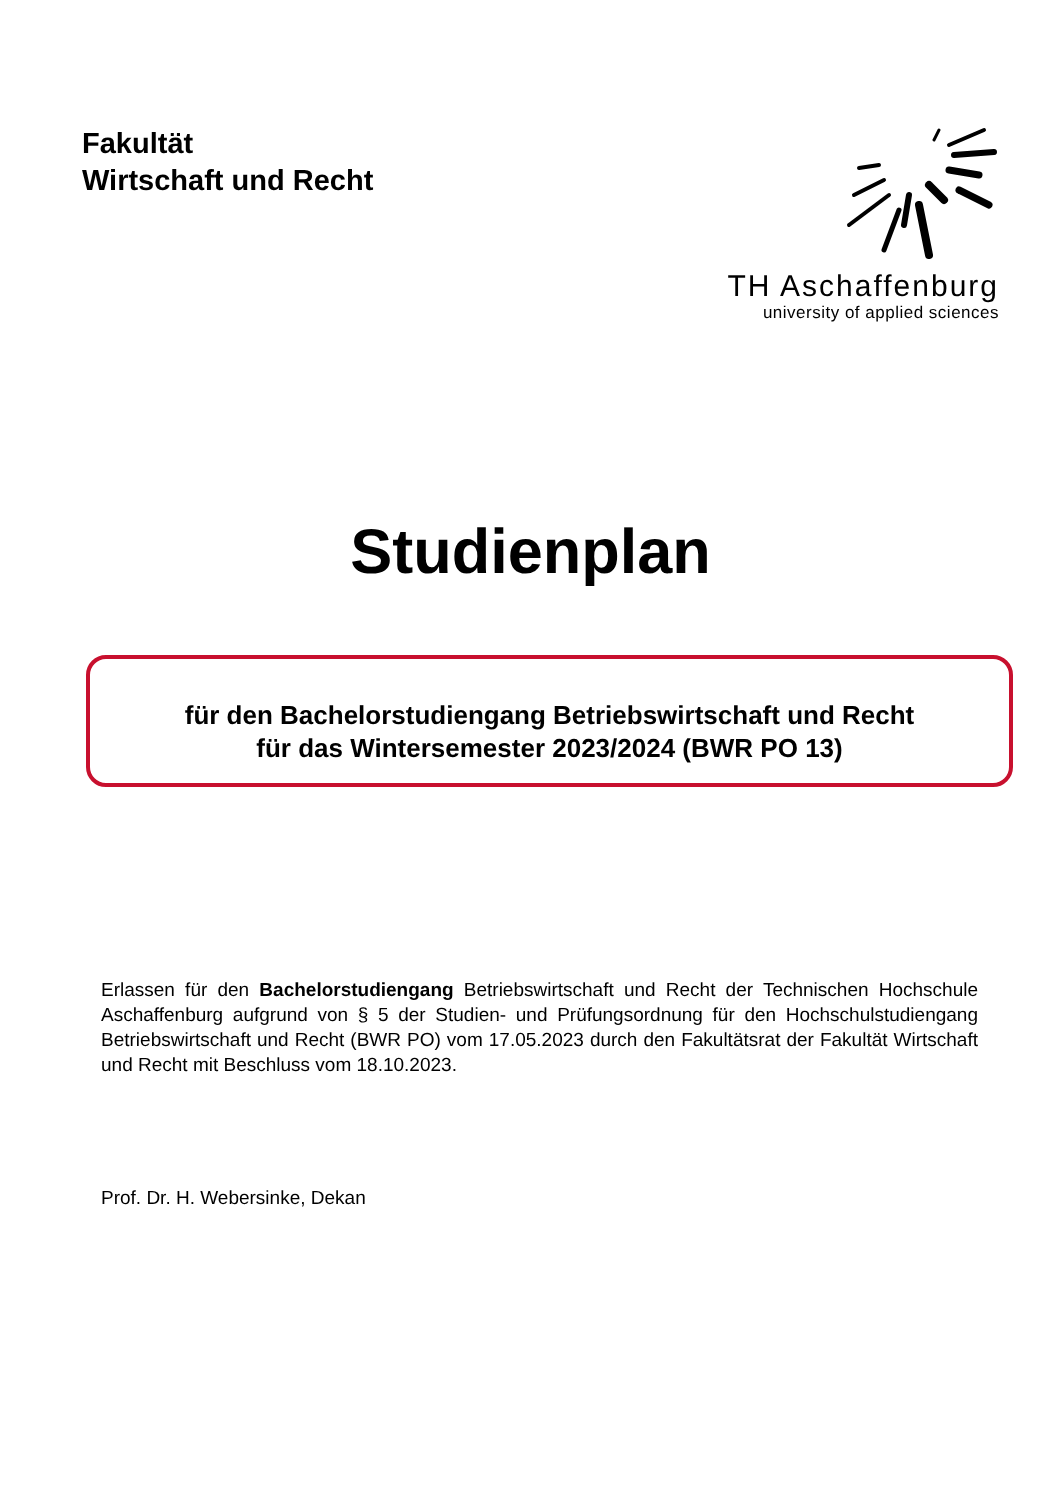Fakultät
Wirtschaft und Recht
TH Aschaffenburg
university of applied sciences
Studienplan
für den Bachelorstudiengang Betriebswirtschaft und Recht
für das Wintersemester 2023/2024 (BWR PO 13)
Erlassen für den Bachelorstudiengang Betriebswirtschaft und Recht der Technischen Hochschule Aschaffenburg aufgrund von § 5 der Studien- und Prüfungsordnung für den Hochschulstudiengang Betriebswirtschaft und Recht (BWR PO) vom 17.05.2023 durch den Fakultätsrat der Fakultät Wirtschaft und Recht mit Beschluss vom 18.10.2023.
Prof. Dr. H. Webersinke, Dekan